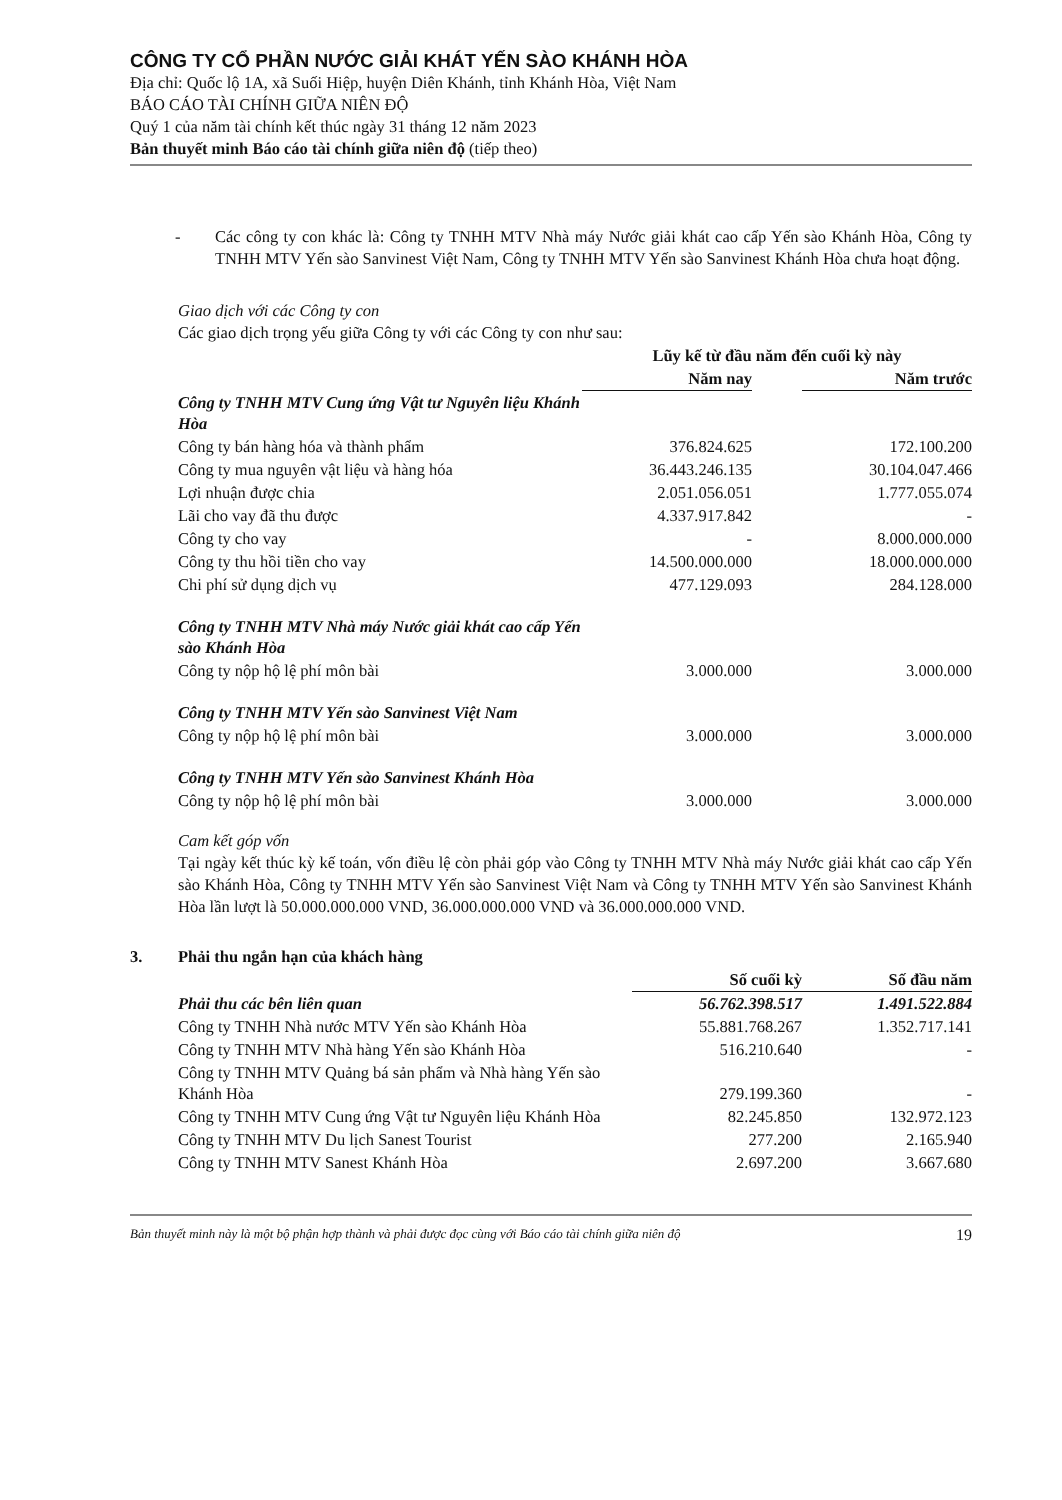CÔNG TY CỔ PHẦN NƯỚC GIẢI KHÁT YẾN SÀO KHÁNH HÒA
Địa chỉ: Quốc lộ 1A, xã Suối Hiệp, huyện Diên Khánh, tỉnh Khánh Hòa, Việt Nam
BÁO CÁO TÀI CHÍNH GIỮA NIÊN ĐỘ
Quý 1 của năm tài chính kết thúc ngày 31 tháng 12 năm 2023
Bản thuyết minh Báo cáo tài chính giữa niên độ (tiếp theo)
- Các công ty con khác là: Công ty TNHH MTV Nhà máy Nước giải khát cao cấp Yến sào Khánh Hòa, Công ty TNHH MTV Yến sào Sanvinest Việt Nam, Công ty TNHH MTV Yến sào Sanvinest Khánh Hòa chưa hoạt động.
Giao dịch với các Công ty con
Các giao dịch trọng yếu giữa Công ty với các Công ty con như sau:
| | Lũy kế từ đầu năm đến cuối kỳ này | | |
| --- | --- | --- | --- |
| | Năm nay | | Năm trước |
| Công ty TNHH MTV Cung ứng Vật tư Nguyên liệu Khánh Hòa | | | |
| Công ty bán hàng hóa và thành phẩm | 376.824.625 | | 172.100.200 |
| Công ty mua nguyên vật liệu và hàng hóa | 36.443.246.135 | | 30.104.047.466 |
| Lợi nhuận được chia | 2.051.056.051 | | 1.777.055.074 |
| Lãi cho vay đã thu được | 4.337.917.842 | | - |
| Công ty cho vay | - | | 8.000.000.000 |
| Công ty thu hồi tiền cho vay | 14.500.000.000 | | 18.000.000.000 |
| Chi phí sử dụng dịch vụ | 477.129.093 | | 284.128.000 |
| Công ty TNHH MTV Nhà máy Nước giải khát cao cấp Yến sào Khánh Hòa | | | |
| Công ty nộp hộ lệ phí môn bài | 3.000.000 | | 3.000.000 |
| Công ty TNHH MTV Yến sào Sanvinest Việt Nam | | | |
| Công ty nộp hộ lệ phí môn bài | 3.000.000 | | 3.000.000 |
| Công ty TNHH MTV Yến sào Sanvinest Khánh Hòa | | | |
| Công ty nộp hộ lệ phí môn bài | 3.000.000 | | 3.000.000 |
Cam kết góp vốn
Tại ngày kết thúc kỳ kế toán, vốn điều lệ còn phải góp vào Công ty TNHH MTV Nhà máy Nước giải khát cao cấp Yến sào Khánh Hòa, Công ty TNHH MTV Yến sào Sanvinest Việt Nam và Công ty TNHH MTV Yến sào Sanvinest Khánh Hòa lần lượt là 50.000.000.000 VND, 36.000.000.000 VND và 36.000.000.000 VND.
3. Phải thu ngắn hạn của khách hàng
| | Số cuối kỳ | | Số đầu năm |
| --- | --- | --- | --- |
| Phải thu các bên liên quan | 56.762.398.517 | | 1.491.522.884 |
| Công ty TNHH Nhà nước MTV Yến sào Khánh Hòa | 55.881.768.267 | | 1.352.717.141 |
| Công ty TNHH MTV Nhà hàng Yến sào Khánh Hòa | 516.210.640 | | - |
| Công ty TNHH MTV Quảng bá sản phẩm và Nhà hàng Yến sào Khánh Hòa | 279.199.360 | | - |
| Công ty TNHH MTV Cung ứng Vật tư Nguyên liệu Khánh Hòa | 82.245.850 | | 132.972.123 |
| Công ty TNHH MTV Du lịch Sanest Tourist | 277.200 | | 2.165.940 |
| Công ty TNHH MTV Sanest Khánh Hòa | 2.697.200 | | 3.667.680 |
Bản thuyết minh này là một bộ phận hợp thành và phải được đọc cùng với Báo cáo tài chính giữa niên độ 19